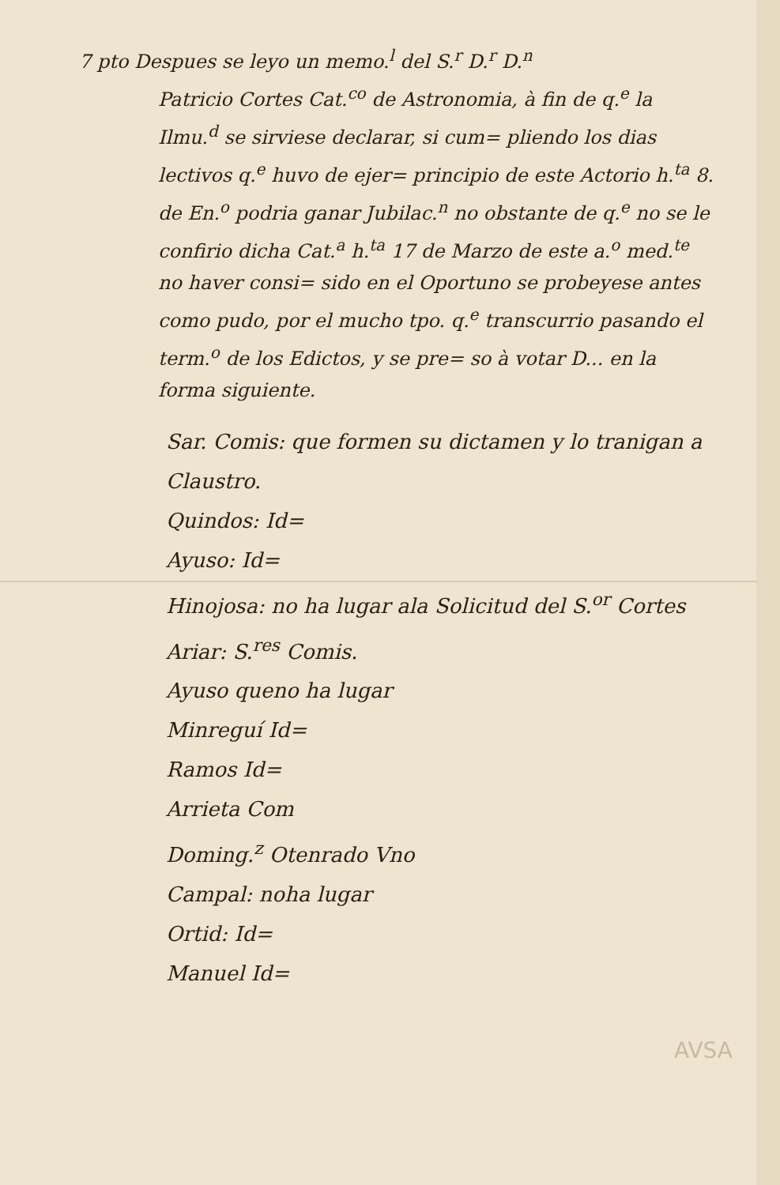7 pto Despues se leyo un memo.<sup>l</sup> del S.<sup>r</sup> D.<sup>r</sup> D.<sup>n</sup>
Patricio Cortes Cat.<sup>co</sup> de Astronomia, à fin de q.<sup>e</sup> la Ilmu.<sup>d</sup> se sirviese declarar, si cum= pliendo los dias lectivos q.<sup>e</sup> huvo de ejer= principio de este Actorio h.<sup>ta</sup> 8. de En.<sup>o</sup> podria ganar Jubilac.<sup>n</sup> no obstante de q.<sup>e</sup> no se le confirio dicha Cat.<sup>a</sup> h.<sup>ta</sup> 17 de Marzo de este a.<sup>o</sup> med.<sup>te</sup> no haver consi= sido en el Oportuno se probeyese antes como pudo, por el mucho tpo. q.<sup>e</sup> transcurrio pasando el term.<sup>o</sup> de los Edictos, y se pre= so à votar D... en la forma siguiente.
Sar. Comis: que formen su dictamen y lo tranigan a Claustro.
Quindos: Id=
Ayuso: Id=
Hinojosa: no ha lugar ala Solicitud del S.<sup>or</sup> Cortes
Ariar: S.<sup>res</sup> Comis.
Ayuso queno ha lugar
Minreguí Id=
Ramos Id=
Arrieta Com
Doming.<sup>z</sup> Otenrado Vno
Campal: noha lugar
Ortid: Id=
Manuel Id=
AVSA